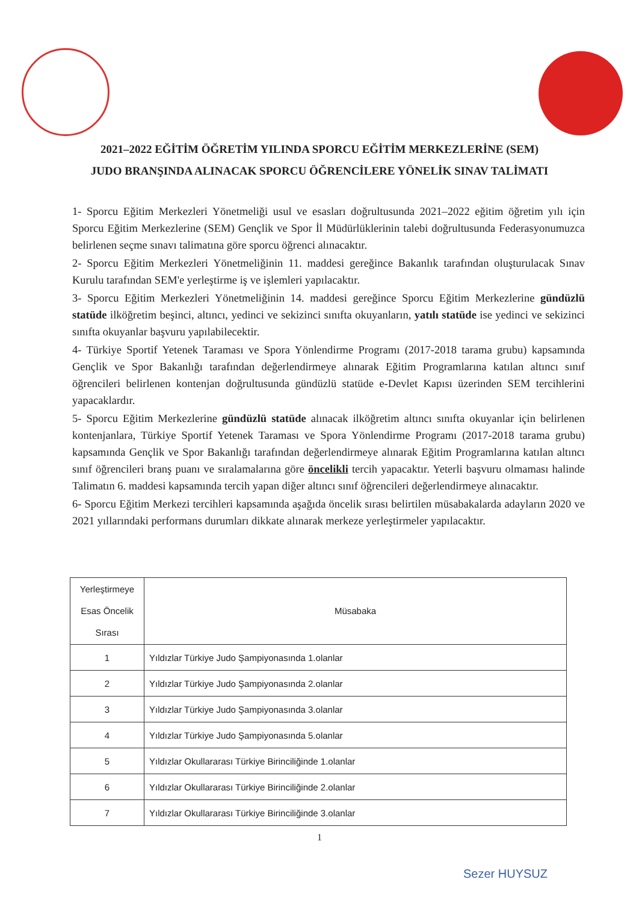2021–2022 EĞİTİM ÖĞRETİM YILINDA SPORCU EĞİTİM MERKEZLERİNE (SEM)
JUDO BRANŞINDA ALINACAK SPORCU ÖĞRENCİLERE YÖNELİK SINAV TALİMATI
1- Sporcu Eğitim Merkezleri Yönetmeliği usul ve esasları doğrultusunda 2021–2022 eğitim öğretim yılı için Sporcu Eğitim Merkezlerine (SEM) Gençlik ve Spor İl Müdürlüklerinin talebi doğrultusunda Federasyonumuzca belirlenen seçme sınavı talimatına göre sporcu öğrenci alınacaktır.
2- Sporcu Eğitim Merkezleri Yönetmeliğinin 11. maddesi gereğince Bakanlık tarafından oluşturulacak Sınav Kurulu tarafından SEM'e yerleştirme iş ve işlemleri yapılacaktır.
3- Sporcu Eğitim Merkezleri Yönetmeliğinin 14. maddesi gereğince Sporcu Eğitim Merkezlerine gündüzlü statüde ilköğretim beşinci, altıncı, yedinci ve sekizinci sınıfta okuyanların, yatılı statüde ise yedinci ve sekizinci sınıfta okuyanlar başvuru yapılabilecektir.
4- Türkiye Sportif Yetenek Taraması ve Spora Yönlendirme Programı (2017-2018 tarama grubu) kapsamında Gençlik ve Spor Bakanlığı tarafından değerlendirmeye alınarak Eğitim Programlarına katılan altıncı sınıf öğrencileri belirlenen kontenjan doğrultusunda gündüzlü statüde e-Devlet Kapısı üzerinden SEM tercihlerini yapacaklardır.
5- Sporcu Eğitim Merkezlerine gündüzlü statüde alınacak ilköğretim altıncı sınıfta okuyanlar için belirlenen kontenjanlara, Türkiye Sportif Yetenek Taraması ve Spora Yönlendirme Programı (2017-2018 tarama grubu) kapsamında Gençlik ve Spor Bakanlığı tarafından değerlendirmeye alınarak Eğitim Programlarına katılan altıncı sınıf öğrencileri branş puanı ve sıralamalarına göre öncelikli tercih yapacaktır. Yeterli başvuru olmaması halinde Talimatın 6. maddesi kapsamında tercih yapan diğer altıncı sınıf öğrencileri değerlendirmeye alınacaktır.
6- Sporcu Eğitim Merkezi tercihleri kapsamında aşağıda öncelik sırası belirtilen müsabakalarda adayların 2020 ve 2021 yıllarındaki performans durumları dikkate alınarak merkeze yerleştirmeler yapılacaktır.
| Yerleştirmeye Esas Öncelik Sırası | Müsabaka |
| --- | --- |
| 1 | Yıldızlar Türkiye Judo Şampiyonasında 1.olanlar |
| 2 | Yıldızlar Türkiye Judo Şampiyonasında 2.olanlar |
| 3 | Yıldızlar Türkiye Judo Şampiyonasında 3.olanlar |
| 4 | Yıldızlar Türkiye Judo Şampiyonasında 5.olanlar |
| 5 | Yıldızlar Okullararası Türkiye Birinciliğinde 1.olanlar |
| 6 | Yıldızlar Okullararası Türkiye Birinciliğinde 2.olanlar |
| 7 | Yıldızlar Okullararası Türkiye Birinciliğinde 3.olanlar |
1
Sezer HUYSUZ